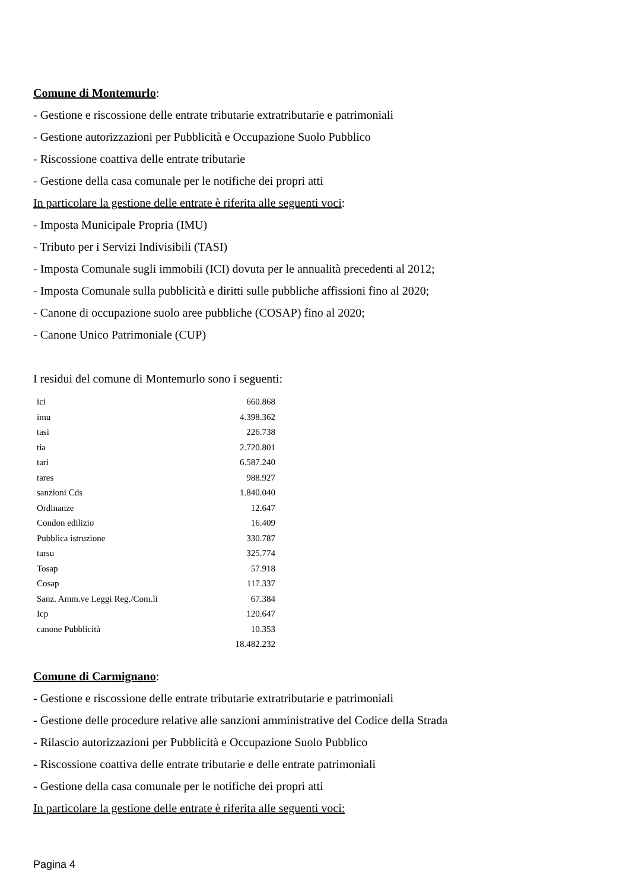Comune di Montemurlo:
- Gestione e riscossione delle entrate tributarie extratributarie e patrimoniali
- Gestione autorizzazioni per Pubblicità e Occupazione Suolo Pubblico
- Riscossione coattiva delle entrate tributarie
- Gestione della casa comunale per le notifiche dei propri atti
In particolare la gestione delle entrate è riferita alle seguenti voci:
- Imposta Municipale Propria (IMU)
- Tributo per i Servizi Indivisibili (TASI)
- Imposta Comunale sugli immobili (ICI) dovuta per le annualità precedenti al 2012;
- Imposta Comunale sulla pubblicità e diritti sulle pubbliche affissioni fino al 2020;
- Canone di occupazione suolo aree pubbliche (COSAP) fino al 2020;
- Canone Unico Patrimoniale (CUP)
I residui del comune di Montemurlo sono i seguenti:
| ici | 660.868 |
| imu | 4.398.362 |
| tasi | 226.738 |
| tia | 2.720.801 |
| tari | 6.587.240 |
| tares | 988.927 |
| sanzioni Cds | 1.840.040 |
| Ordinanze | 12.647 |
| Condon edilizio | 16.409 |
| Pubblica istruzione | 330.787 |
| tarsu | 325.774 |
| Tosap | 57.918 |
| Cosap | 117.337 |
| Sanz. Amm.ve Leggi Reg./Com.li | 67.384 |
| Icp | 120.647 |
| canone Pubblicità | 10.353 |
| | 18.482.232 |
Comune di Carmignano:
- Gestione e riscossione delle entrate tributarie extratributarie e patrimoniali
- Gestione delle procedure relative alle sanzioni amministrative del Codice della Strada
- Rilascio autorizzazioni per Pubblicità e Occupazione Suolo Pubblico
- Riscossione coattiva delle entrate tributarie e delle entrate patrimoniali
- Gestione della casa comunale per le notifiche dei propri atti
In particolare la gestione delle entrate è riferita alle seguenti voci:
Pagina 4